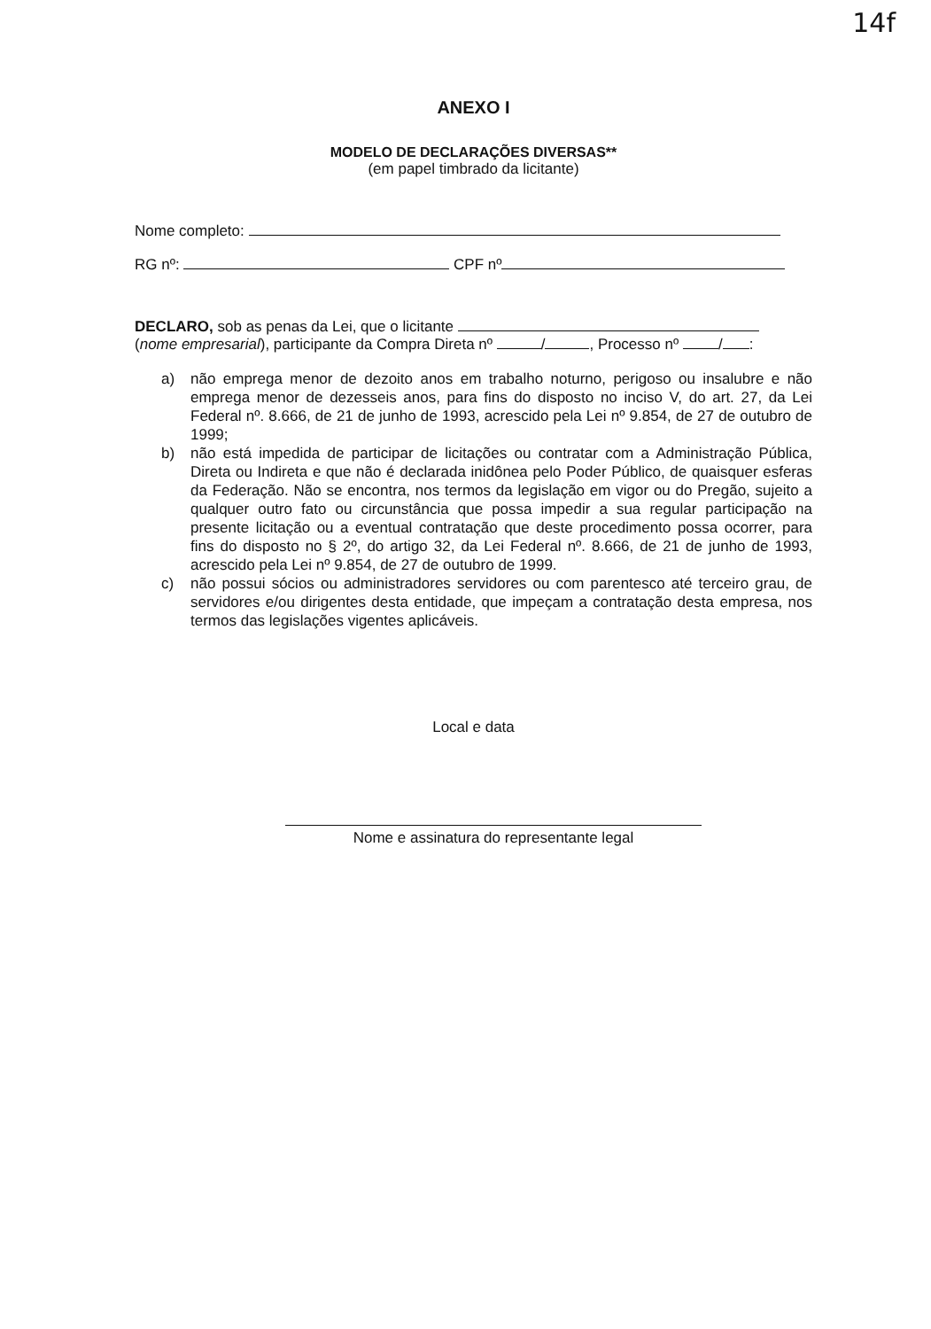14f
ANEXO I
MODELO DE DECLARAÇÕES DIVERSAS**
(em papel timbrado da licitante)
Nome completo:
RG nº: CPF nº
DECLARO, sob as penas da Lei, que o licitante
(nome empresarial), participante da Compra Direta nº / , Processo nº / :
a) não emprega menor de dezoito anos em trabalho noturno, perigoso ou insalubre e não emprega menor de dezesseis anos, para fins do disposto no inciso V, do art. 27, da Lei Federal nº. 8.666, de 21 de junho de 1993, acrescido pela Lei nº 9.854, de 27 de outubro de 1999;
b) não está impedida de participar de licitações ou contratar com a Administração Pública, Direta ou Indireta e que não é declarada inidônea pelo Poder Público, de quaisquer esferas da Federação. Não se encontra, nos termos da legislação em vigor ou do Pregão, sujeito a qualquer outro fato ou circunstância que possa impedir a sua regular participação na presente licitação ou a eventual contratação que deste procedimento possa ocorrer, para fins do disposto no § 2º, do artigo 32, da Lei Federal nº. 8.666, de 21 de junho de 1993, acrescido pela Lei nº 9.854, de 27 de outubro de 1999.
c) não possui sócios ou administradores servidores ou com parentesco até terceiro grau, de servidores e/ou dirigentes desta entidade, que impeçam a contratação desta empresa, nos termos das legislações vigentes aplicáveis.
Local e data
Nome e assinatura do representante legal